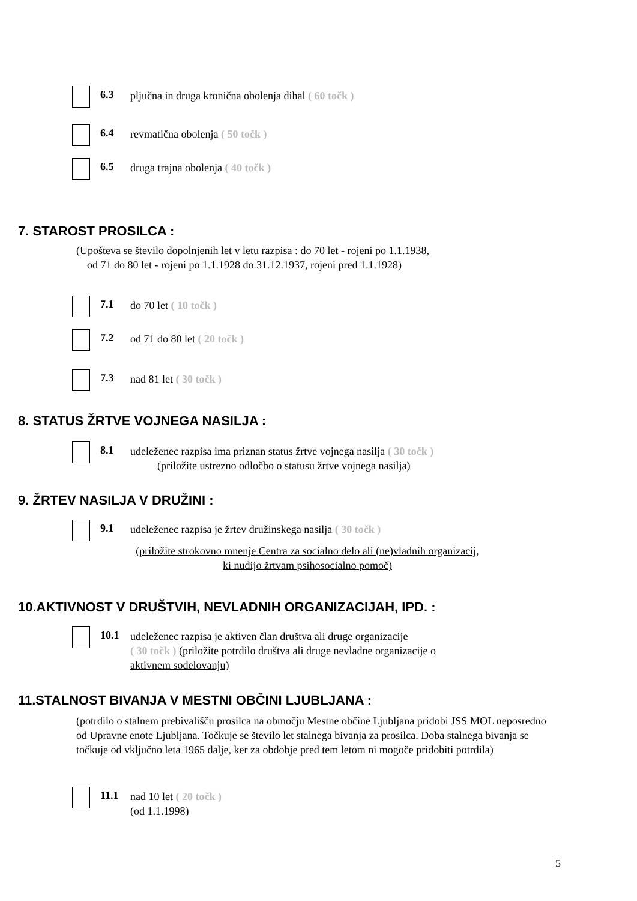6.3
pljučna in druga kronična obolenja dihal ( 60 točk )
6.4
revmatična obolenja ( 50 točk )
6.5
druga trajna obolenja ( 40 točk )
7. STAROST PROSILCA :
(Upošteva se število dopolnjenih let v letu razpisa : do 70 let - rojeni po 1.1.1938,
od 71 do 80 let - rojeni po 1.1.1928 do 31.12.1937, rojeni pred 1.1.1928)
7.1
do 70 let ( 10 točk )
7.2
od 71 do 80 let ( 20 točk )
7.3
nad 81 let ( 30 točk )
8. STATUS ŽRTVE VOJNEGA NASILJA :
8.1
udeleženec razpisa ima priznan status žrtve vojnega nasilja ( 30 točk )
(priložite ustrezno odločbo o statusu žrtve vojnega nasilja)
9. ŽRTEV NASILJA V DRUŽINI :
9.1
udeleženec razpisa je žrtev družinskega nasilja ( 30 točk )
(priložite strokovno mnenje Centra za socialno delo ali (ne)vladnih organizacij,
ki nudijo žrtvam psihosocialno pomoč)
10.AKTIVNOST V DRUŠTVIH, NEVLADNIH ORGANIZACIJAH, IPD. :
10.1
udeleženec razpisa je aktiven član društva ali druge organizacije
( 30 točk ) (priložite potrdilo društva ali druge nevladne organizacije o
aktivnem sodelovanju)
11.STALNOST BIVANJA V MESTNI OBČINI LJUBLJANA :
(potrdilo o stalnem prebivališču prosilca na območju Mestne občine Ljubljana pridobi JSS MOL neposredno od Upravne enote Ljubljana. Točkuje se število let stalnega bivanja za prosilca. Doba stalnega bivanja se točkuje od vključno leta 1965 dalje, ker za obdobje pred tem letom ni mogoče pridobiti potrdila)
11.1
nad 10 let ( 20 točk )
(od 1.1.1998)
5